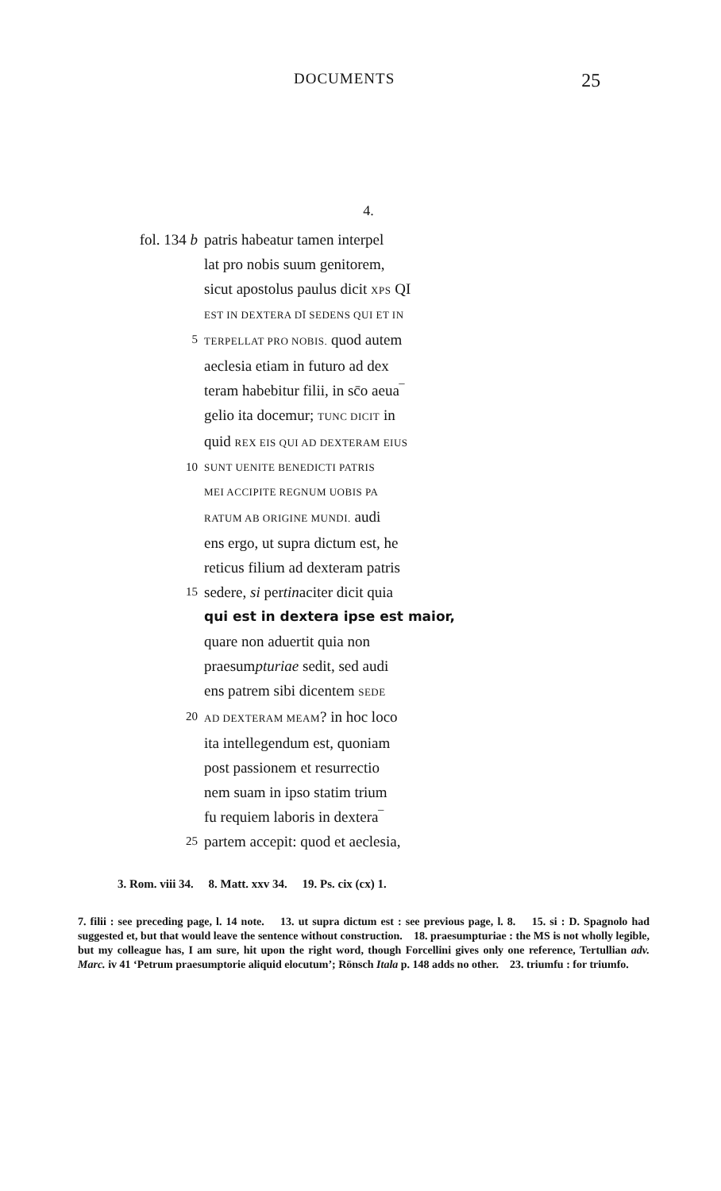DOCUMENTS 25
4.
fol. 134 b patris habeatur tamen interpel
lat pro nobis suum genitorem,
sicut apostolus paulus dicit XPS QI
EST IN DEXTERA DĪ SEDENS QUI ET IN
5 TERPELLAT PRO NOBIS. quod autem
aeclesia etiam in futuro ad dex
teram habebitur filii, in sc̄o aeua‾
gelio ita docemur; TUNC DICIT in
quid REX EIS QUI AD DEXTERAM EIUS
10 SUNT UENITE BENEDICTI PATRIS
MEI ACCIPITE REGNUM UOBIS PA
RATUM AB ORIGINE MUNDI. audi
ens ergo, ut supra dictum est, he
reticus filium ad dexteram patris
15 sedere, si pertinaciter dicit quia
qui est in dextera ipse est maior,
quare non aduertit quia non
praesumpturiae sedit, sed audi
ens patrem sibi dicentem SEDE
20 AD DEXTERAM MEAM? in hoc loco
ita intellegendum est, quoniam
post passionem et resurrectio
nem suam in ipso statim trium
fu requiem laboris in dextera‾
25 partem accepit: quod et aeclesia,
3. Rom. viii 34. 8. Matt. xxv 34. 19. Ps. cix (cx) 1.
7. filii : see preceding page, l. 14 note. 13. ut supra dictum est : see previous page, l. 8. 15. si : D. Spagnolo had suggested et, but that would leave the sentence without construction. 18. praesumpturiae : the MS is not wholly legible, but my colleague has, I am sure, hit upon the right word, though Forcellini gives only one reference, Tertullian adv. Marc. iv 41 ‘Petrum praesumptorie aliquid elocutum’; Rönsch Itala p. 148 adds no other. 23. triumfu : for triumfo.